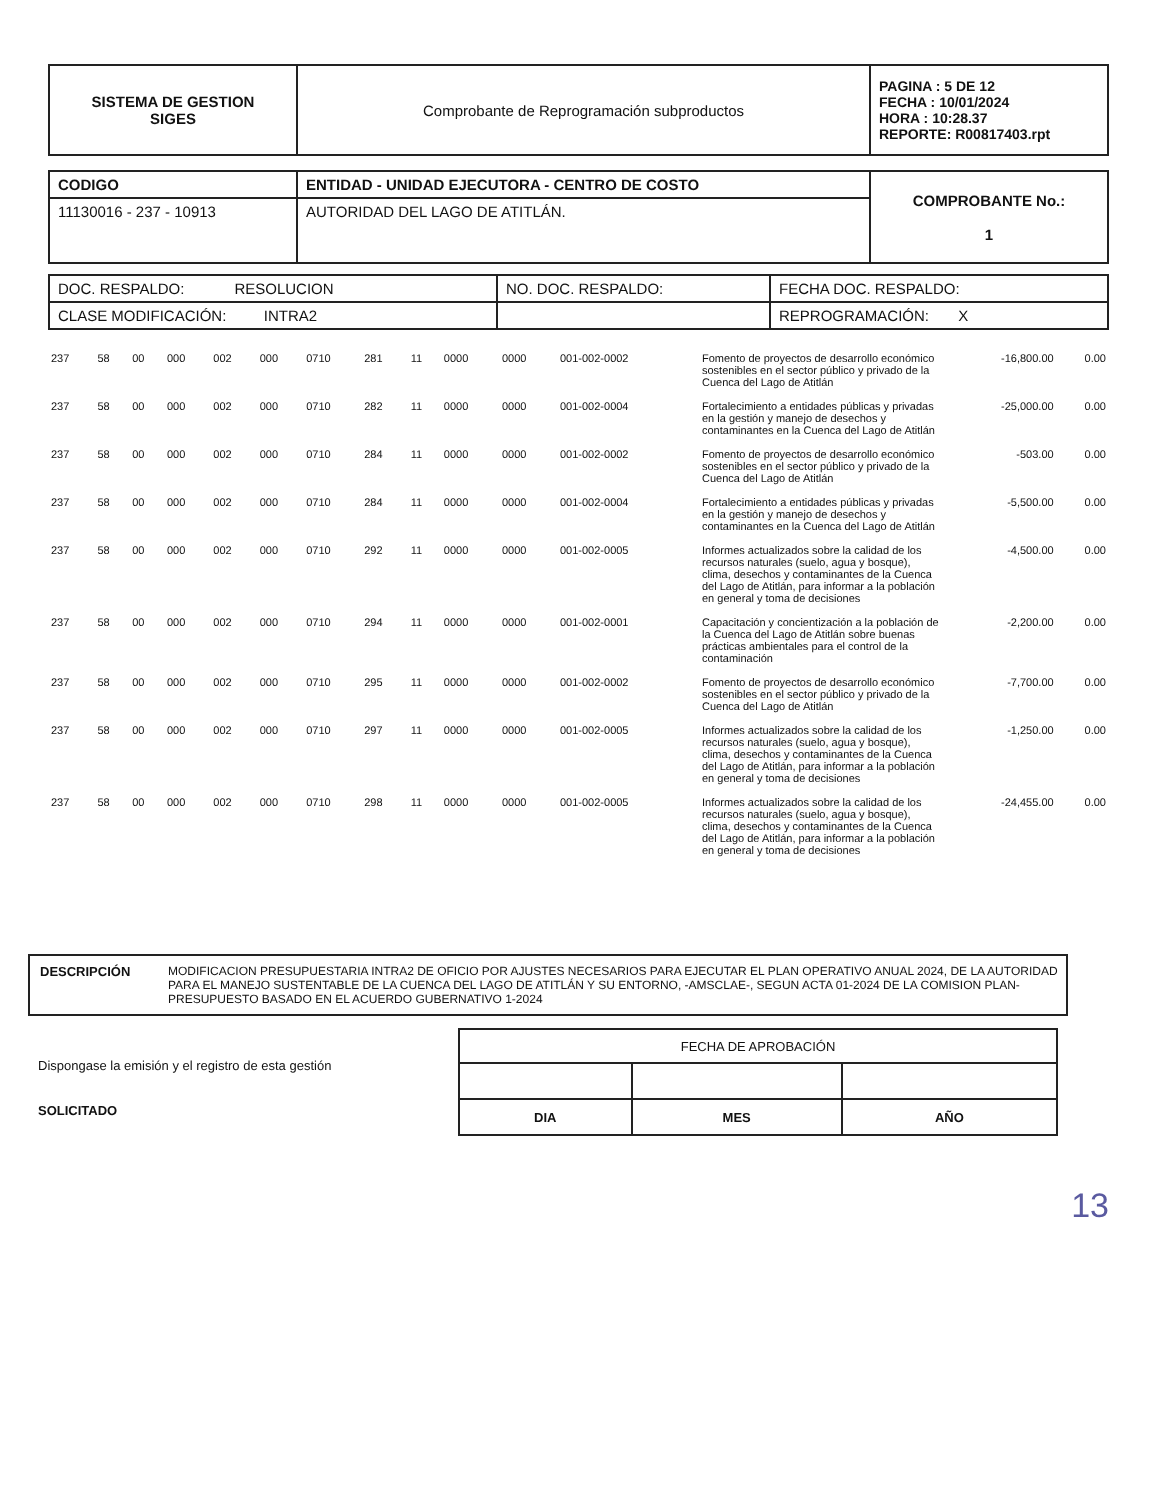| SISTEMA DE GESTION SIGES | Comprobante de Reprogramación subproductos | PAGINA : 5 DE 12 FECHA : 10/01/2024 HORA : 10:28.37 REPORTE: R00817403.rpt |
| CODIGO | ENTIDAD - UNIDAD EJECUTORA - CENTRO DE COSTO | COMPROBANTE No.: 1 |
| 11130016 - 237 - 10913 | AUTORIDAD DEL LAGO DE ATITLÁN. | |
| DOC. RESPALDO: RESOLUCION | NO. DOC. RESPALDO: | FECHA DOC. RESPALDO: |
| CLASE MODIFICACIÓN: INTRA2 | | REPROGRAMACIÓN: X |
| 237 | 58 | 00 | 000 | 002 | 000 | 0710 | 281 | 11 | 0000 | 0000 | 001-002-0002 | Fomento de proyectos de desarrollo económico sostenibles en el sector público y privado de la Cuenca del Lago de Atitlán | -16,800.00 | 0.00 |
| 237 | 58 | 00 | 000 | 002 | 000 | 0710 | 282 | 11 | 0000 | 0000 | 001-002-0004 | Fortalecimiento a entidades públicas y privadas en la gestión y manejo de desechos y contaminantes en la Cuenca del Lago de Atitlán | -25,000.00 | 0.00 |
| 237 | 58 | 00 | 000 | 002 | 000 | 0710 | 284 | 11 | 0000 | 0000 | 001-002-0002 | Fomento de proyectos de desarrollo económico sostenibles en el sector público y privado de la Cuenca del Lago de Atitlán | -503.00 | 0.00 |
| 237 | 58 | 00 | 000 | 002 | 000 | 0710 | 284 | 11 | 0000 | 0000 | 001-002-0004 | Fortalecimiento a entidades públicas y privadas en la gestión y manejo de desechos y contaminantes en la Cuenca del Lago de Atitlán | -5,500.00 | 0.00 |
| 237 | 58 | 00 | 000 | 002 | 000 | 0710 | 292 | 11 | 0000 | 0000 | 001-002-0005 | Informes actualizados sobre la calidad de los recursos naturales (suelo, agua y bosque), clima, desechos y contaminantes de la Cuenca del Lago de Atitlán, para informar a la población en general y toma de decisiones | -4,500.00 | 0.00 |
| 237 | 58 | 00 | 000 | 002 | 000 | 0710 | 294 | 11 | 0000 | 0000 | 001-002-0001 | Capacitación y concientización a la población de la Cuenca del Lago de Atitlán sobre buenas prácticas ambientales para el control de la contaminación | -2,200.00 | 0.00 |
| 237 | 58 | 00 | 000 | 002 | 000 | 0710 | 295 | 11 | 0000 | 0000 | 001-002-0002 | Fomento de proyectos de desarrollo económico sostenibles en el sector público y privado de la Cuenca del Lago de Atitlán | -7,700.00 | 0.00 |
| 237 | 58 | 00 | 000 | 002 | 000 | 0710 | 297 | 11 | 0000 | 0000 | 001-002-0005 | Informes actualizados sobre la calidad de los recursos naturales (suelo, agua y bosque), clima, desechos y contaminantes de la Cuenca del Lago de Atitlán, para informar a la población en general y toma de decisiones | -1,250.00 | 0.00 |
| 237 | 58 | 00 | 000 | 002 | 000 | 0710 | 298 | 11 | 0000 | 0000 | 001-002-0005 | Informes actualizados sobre la calidad de los recursos naturales (suelo, agua y bosque), clima, desechos y contaminantes de la Cuenca del Lago de Atitlán, para informar a la población en general y toma de decisiones | -24,455.00 | 0.00 |
| DESCRIPCIÓN | MODIFICACION PRESUPUESTARIA INTRA2 DE OFICIO POR AJUSTES NECESARIOS PARA EJECUTAR EL PLAN OPERATIVO ANUAL 2024, DE LA AUTORIDAD PARA EL MANEJO SUSTENTABLE DE LA CUENCA DEL LAGO DE ATITLÁN Y SU ENTORNO, -AMSCLAE-, SEGUN ACTA 01-2024 DE LA COMISION PLAN-PRESUPUESTO BASADO EN EL ACUERDO GUBERNATIVO 1-2024 |
Dispongase la emisión y el registro de esta gestión
SOLICITADO
| FECHA DE APROBACIÓN | | |
| DIA | MES | AÑO |
13